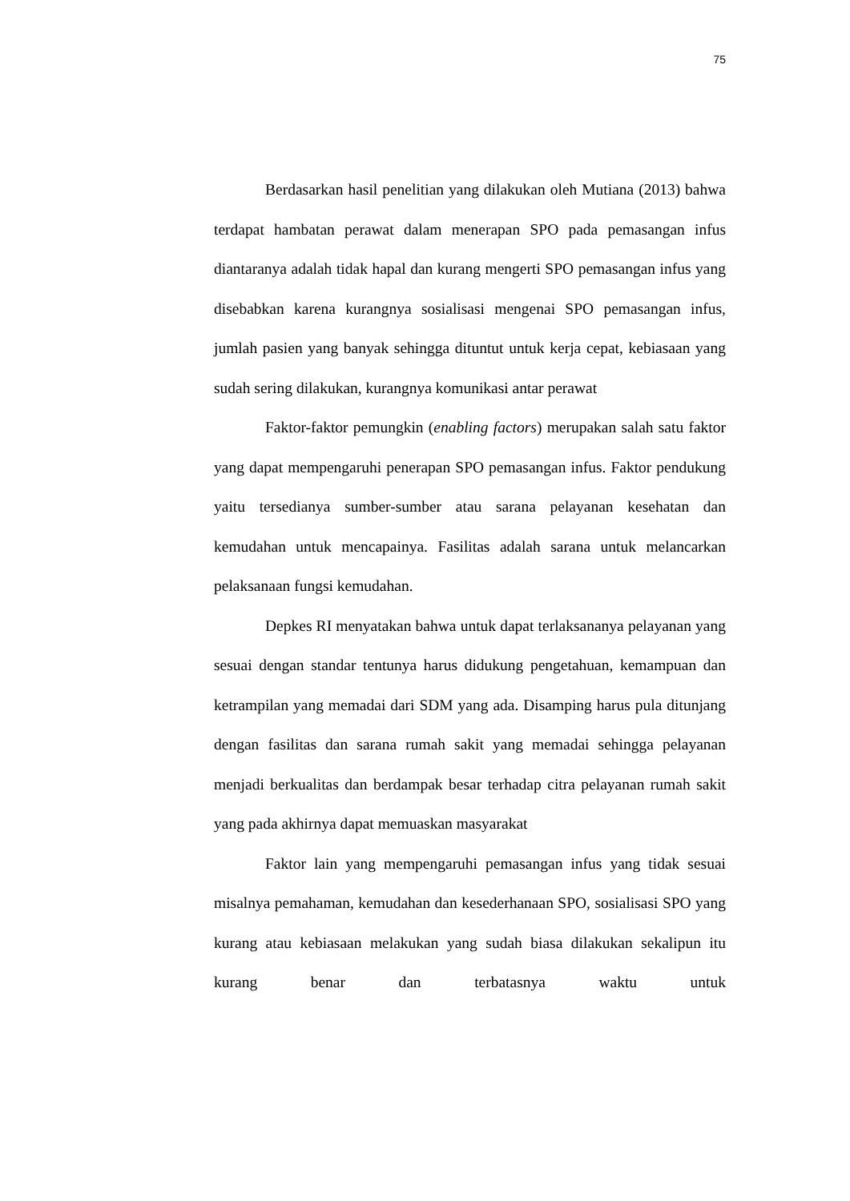75
Berdasarkan hasil penelitian yang dilakukan oleh Mutiana (2013) bahwa terdapat hambatan perawat dalam menerapan SPO pada pemasangan infus diantaranya adalah tidak hapal dan kurang mengerti SPO pemasangan infus yang disebabkan karena kurangnya sosialisasi mengenai SPO pemasangan infus, jumlah pasien yang banyak sehingga dituntut untuk kerja cepat, kebiasaan yang sudah sering dilakukan, kurangnya komunikasi antar perawat
Faktor-faktor pemungkin (enabling factors) merupakan salah satu faktor yang dapat mempengaruhi penerapan SPO pemasangan infus. Faktor pendukung yaitu tersedianya sumber-sumber atau sarana pelayanan kesehatan dan kemudahan untuk mencapainya. Fasilitas adalah sarana untuk melancarkan pelaksanaan fungsi kemudahan.
Depkes RI menyatakan bahwa untuk dapat terlaksananya pelayanan yang sesuai dengan standar tentunya harus didukung pengetahuan, kemampuan dan ketrampilan yang memadai dari SDM yang ada. Disamping harus pula ditunjang dengan fasilitas dan sarana rumah sakit yang memadai sehingga pelayanan menjadi berkualitas dan berdampak besar terhadap citra pelayanan rumah sakit yang pada akhirnya dapat memuaskan masyarakat
Faktor lain yang mempengaruhi pemasangan infus yang tidak sesuai misalnya pemahaman, kemudahan dan kesederhanaan SPO, sosialisasi SPO yang kurang atau kebiasaan melakukan yang sudah biasa dilakukan sekalipun itu kurang benar dan terbatasnya waktu untuk